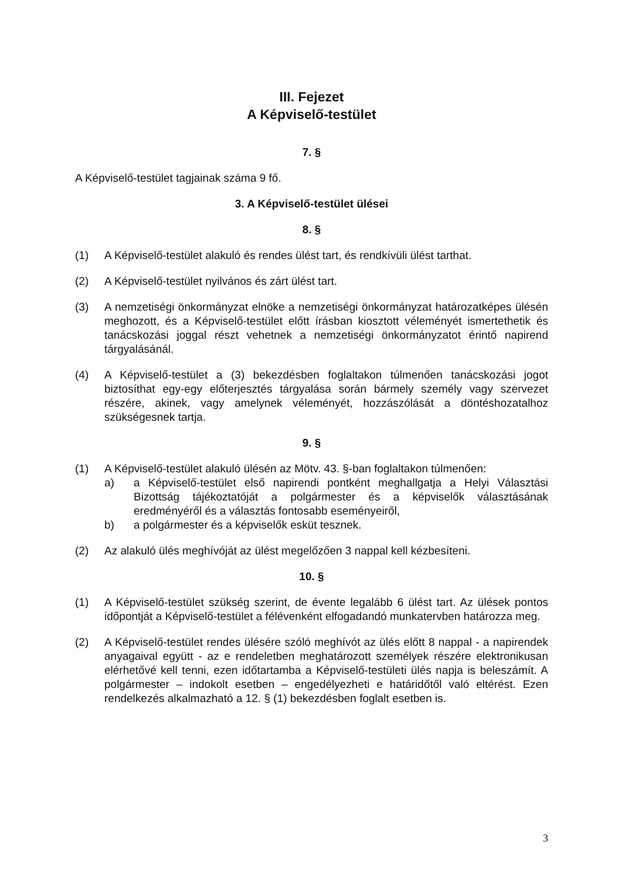III. Fejezet
A Képviselő-testület
7. §
A Képviselő-testület tagjainak száma 9 fő.
3. A Képviselő-testület ülései
8. §
(1) A Képviselő-testület alakuló és rendes ülést tart, és rendkívüli ülést tarthat.
(2) A Képviselő-testület nyilvános és zárt ülést tart.
(3) A nemzetiségi önkormányzat elnöke a nemzetiségi önkormányzat határozatképes ülésén meghozott, és a Képviselő-testület előtt írásban kiosztott véleményét ismertethetik és tanácskozási joggal részt vehetnek a nemzetiségi önkormányzatot érintő napirend tárgyalásánál.
(4) A Képviselő-testület a (3) bekezdésben foglaltakon túlmenően tanácskozási jogot biztosíthat egy-egy előterjesztés tárgyalása során bármely személy vagy szervezet részére, akinek, vagy amelynek véleményét, hozzászólását a döntéshozatalhoz szükségesnek tartja.
9. §
(1) A Képviselő-testület alakuló ülésén az Mötv. 43. §-ban foglaltakon túlmenően:
a) a Képviselő-testület első napirendi pontként meghallgatja a Helyi Választási Bizottság tájékoztatóját a polgármester és a képviselők választásának eredményéről és a választás fontosabb eseményeiről,
b) a polgármester és a képviselők esküt tesznek.
(2) Az alakuló ülés meghívóját az ülést megelőzően 3 nappal kell kézbesíteni.
10. §
(1) A Képviselő-testület szükség szerint, de évente legalább 6 ülést tart. Az ülések pontos időpontját a Képviselő-testület a félévenként elfogadandó munkatervben határozza meg.
(2) A Képviselő-testület rendes ülésére szóló meghívót az ülés előtt 8 nappal - a napirendek anyagaival együtt - az e rendeletben meghatározott személyek részére elektronikusan elérhetővé kell tenni, ezen időtartamba a Képviselő-testületi ülés napja is beleszámít. A polgármester – indokolt esetben – engedélyezheti e határidőtől való eltérést. Ezen rendelkezés alkalmazható a 12. § (1) bekezdésben foglalt esetben is.
3